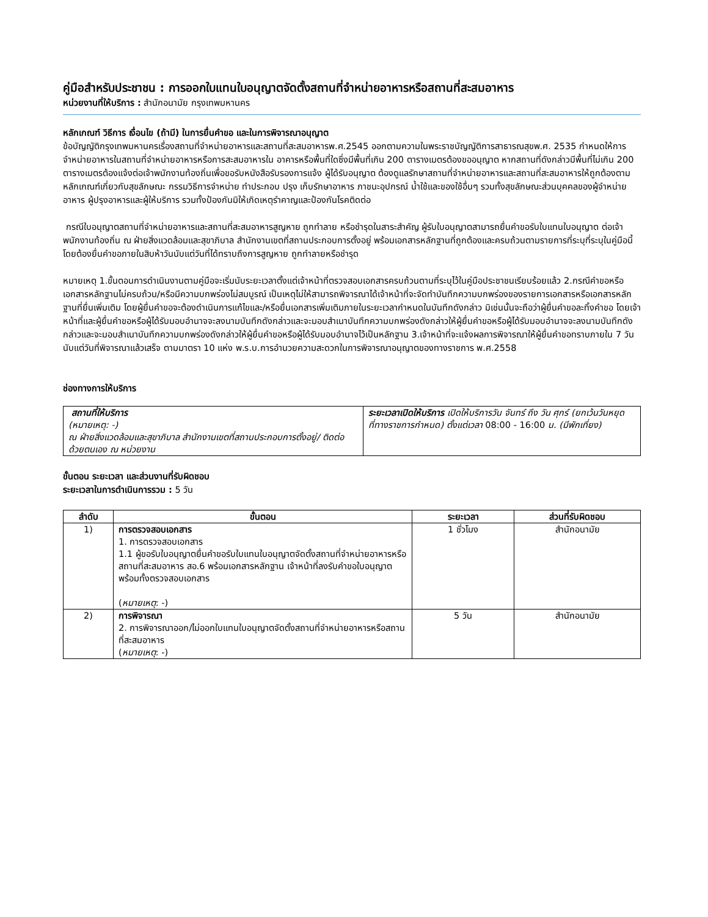คู่มือสำหรับประชาชน : การออกใบแทนใบอนุญาตจัดตั้งสถานที่จำหน่ายอาหารหรือสถานที่สะสมอาหาร
หน่วยงานที่ให้บริการ : สำนักอนามัย กรุงเทพมหานคร
หลักเกณฑ์ วิธีการ เงื่อนไข (ถ้ามี) ในการยื่นคำขอ และในการพิจารณาอนุญาต
ข้อบัญญัติกรุงเทพมหานครเรื่องสถานที่จำหน่ายอาหารและสถานที่สะสมอาหารพ.ศ.2545 ออกตามความในพระราชบัญญัติการสาธารณสุขพ.ศ. 2535 กำหนดให้การจำหน่ายอาหารในสถานที่จำหน่ายอาหารหรือการสะสมอาหารใน อาคารหรือพื้นที่ใดซึ่งมีพื้นที่เกิน 200 ตารางเมตรต้องขออนุญาต หากสถานที่ดังกล่าวมีพื้นที่ไม่เกิน 200 ตารางเมตรต้องแจ้งต่อเจ้าพนักงานท้องถิ่นเพื่อขอรับหนังสือรับรองการแจ้ง ผู้ได้รับอนุญาต ต้องดูแลรักษาสถานที่จำหน่ายอาหารและสถานที่สะสมอาหารให้ถูกต้องตามหลักเกณฑ์เกี่ยวกับสุขลักษณะ กรรมวิธีการจำหน่าย ทำประกอบ ปรุง เก็บรักษาอาหาร ภาชนะอุปกรณ์ น้ำใช้และของใช้อื่นๆ รวมทั้งสุขลักษณะส่วนบุคคลของผู้จำหน่ายอาหาร ผู้ปรุงอาหารและผู้ให้บริการ รวมทั้งป้องกันมิให้เกิดเหตุรำคาญและป้องกันโรคติดต่อ
กรณีใบอนุญาตสถานที่จำหน่ายอาหารและสถานที่สะสมอาหารสูญหาย ถูกทำลาย หรือชำรุดในสาระสำคัญ ผู้รับใบอนุญาตสามารถยื่นคำขอรับใบแทนใบอนุญาต ต่อเจ้าพนักงานท้องถิ่น ณ ฝ่ายสิ่งแวดล้อมและสุขาภิบาล สำนักงานเขตที่สถานประกอบการตั้งอยู่ พร้อมเอกสารหลักฐานที่ถูกต้องและครบถ้วนตามรายการที่ระบุที่ระบุในคู่มือนี้ โดยต้องยื่นคำขอภายในสิบห้าวันนับแต่วันที่ได้ทราบถึงการสูญหาย ถูกทำลายหรือชำรุด
หมายเหตุ 1.ขั้นตอนการดำเนินงานตามคู่มือจะเริ่มนับระยะเวลาตั้งแต่เจ้าหน้าที่ตรวจสอบเอกสารครบถ้วนตามที่ระบุไว้ในคู่มือประชาชนเรียบร้อยแล้ว 2.กรณีคำขอหรือเอกสารหลักฐานไม่ครบถ้วน/หรือมีความบกพร่องไม่สมบูรณ์ เป็นเหตุไม่ให้สามารถพิจารณาได้เจ้าหน้าที่จะจัดทำบันทึกความบกพร่องของรายการเอกสารหรือเอกสารหลักฐานที่ยื่นเพิ่มเติม โดยผู้ยื่นคำขอจะต้องดำเนินการแก้ไขและ/หรือยื่นเอกสารเพิ่มเติมภายในระยะเวลากำหนดในบันทึกดังกล่าว มิเช่นนั้นจะถือว่าผู้ยื่นคำขอละทิ้งคำขอ โดยเจ้าหน้าที่และผู้ยื่นคำขอหรือผู้ได้รับมอบอำนาจจะลงนามบันทึกดังกล่าวและจะมอบสำเนาบันทึกความบกพร่องดังกล่าวให้ผู้ยื่นคำขอหรือผู้ได้รับมอบอำนาจจะลงนามบันทึกดังกล่าวและจะมอบสำเนาบันทึกความบกพร่องดังกล่าวให้ผู้ยื่นคำขอหรือผู้ได้รับมอบอำนาจไว้เป็นหลักฐาน 3.เจ้าหน้าที่จะแจ้งผลการพิจารณาให้ผู้ยื่นคำขอทราบภายใน 7 วันนับแต่วันที่พิจารณาแล้วเสร็จ ตามมาตรา 10 แห่ง พ.ร.บ.การอำนวยความสะดวกในการพิจารณาอนุญาตของทางราชการ พ.ศ.2558
ช่องทางการให้บริการ
| สถานที่ให้บริการ (หมายเหตุ: -) ณ ฝ่ายสิ่งแวดล้อมและสุขาภิบาล สำนักงานเขตที่สถานประกอบการตั้งอยู่/ ติดต่อด้วยตนเอง ณ หน่วยงาน | ระยะเวลาเปิดให้บริการ เปิดให้บริการวัน จันทร์ ถึง วัน ศุกร์ (ยกเว้นวันหยุดที่ทางราชการกำหนด) ตั้งแต่เวลา 08:00 - 16:00 น. (มีพักเที่ยง) |
ขั้นตอน ระยะเวลา และส่วนงานที่รับผิดชอบ
ระยะเวลาในการดำเนินการรวม : 5 วัน
| ลำดับ | ขั้นตอน | ระยะเวลา | ส่วนที่รับผิดชอบ |
| --- | --- | --- | --- |
| 1) | การตรวจสอบเอกสาร 1. การตรวจสอบเอกสาร 1.1 ผู้ขอรับใบอนุญาตยื่นคำขอรับใบแทนใบอนุญาตจัดตั้งสถานที่จำหน่ายอาหารหรือสถานที่สะสมอาหาร สอ.6 พร้อมเอกสารหลักฐาน เจ้าหน้าที่ลงรับคำขอใบอนุญาต พร้อมทั้งตรวจสอบเอกสาร ( หมายเหตุ : -) | 1 ชั่วโมง | สำนักอนามัย |
| 2) | การพิจารณา 2. การพิจารณาออก/ไม่ออกใบแทนใบอนุญาตจัดตั้งสถานที่จำหน่ายอาหารหรือสถานที่สะสมอาหาร ( หมายเหตุ : -) | 5 วัน | สำนักอนามัย |